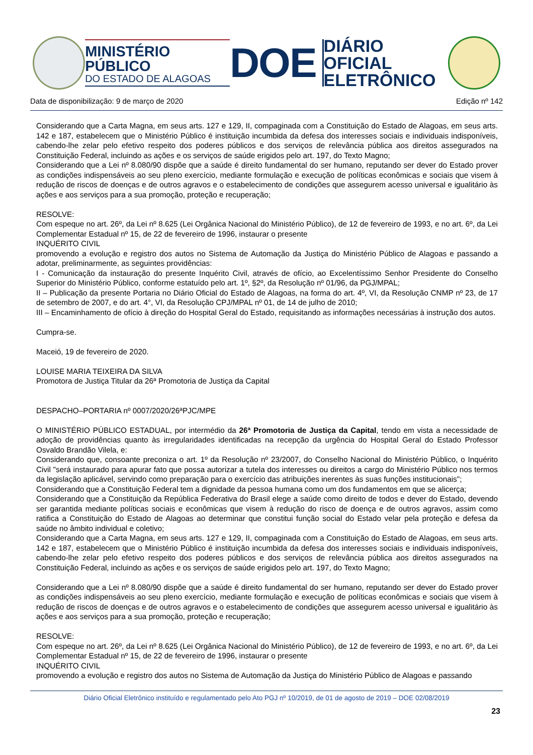MINISTÉRIO PÚBLICO
DO ESTADO DE ALAGOAS
DOE
DIÁRIO OFICIAL
ELETRÔNICO
Data de disponibilização: 9 de março de 2020 Edição nº 142
Considerando que a Carta Magna, em seus arts. 127 e 129, II, compaginada com a Constituição do Estado de Alagoas, em seus arts. 142 e 187, estabelecem que o Ministério Público é instituição incumbida da defesa dos interesses sociais e individuais indisponíveis, cabendo-lhe zelar pelo efetivo respeito dos poderes públicos e dos serviços de relevância pública aos direitos assegurados na Constituição Federal, incluindo as ações e os serviços de saúde erigidos pelo art. 197, do Texto Magno;
Considerando que a Lei nº 8.080/90 dispõe que a saúde é direito fundamental do ser humano, reputando ser dever do Estado prover as condições indispensáveis ao seu pleno exercício, mediante formulação e execução de políticas econômicas e sociais que visem à redução de riscos de doenças e de outros agravos e o estabelecimento de condições que assegurem acesso universal e igualitário às ações e aos serviços para a sua promoção, proteção e recuperação;
RESOLVE:
Com espeque no art. 26º, da Lei nº 8.625 (Lei Orgânica Nacional do Ministério Público), de 12 de fevereiro de 1993, e no art. 6º, da Lei Complementar Estadual nº 15, de 22 de fevereiro de 1996, instaurar o presente
INQUÉRITO CIVIL
promovendo a evolução e registro dos autos no Sistema de Automação da Justiça do Ministério Público de Alagoas e passando a adotar, preliminarmente, as seguintes providências:
I - Comunicação da instauração do presente Inquérito Civil, através de ofício, ao Excelentíssimo Senhor Presidente do Conselho Superior do Ministério Público, conforme estatuído pelo art. 1º, §2º, da Resolução nº 01/96, da PGJ/MPAL;
II – Publicação da presente Portaria no Diário Oficial do Estado de Alagoas, na forma do art. 4º, VI, da Resolução CNMP nº 23, de 17 de setembro de 2007, e do art. 4°, VI, da Resolução CPJ/MPAL nº 01, de 14 de julho de 2010;
III – Encaminhamento de ofício à direção do Hospital Geral do Estado, requisitando as informações necessárias à instrução dos autos.
Cumpra-se.
Maceió, 19 de fevereiro de 2020.
LOUISE MARIA TEIXEIRA DA SILVA
Promotora de Justiça Titular da 26ª Promotoria de Justiça da Capital
DESPACHO–PORTARIA nº 0007/2020/26ªPJC/MPE
O MINISTÉRIO PÚBLICO ESTADUAL, por intermédio da 26ª Promotoria de Justiça da Capital, tendo em vista a necessidade de adoção de providências quanto às irregularidades identificadas na recepção da urgência do Hospital Geral do Estado Professor Osvaldo Brandão Vilela, e:
Considerando que, consoante preconiza o art. 1º da Resolução nº 23/2007, do Conselho Nacional do Ministério Público, o Inquérito Civil "será instaurado para apurar fato que possa autorizar a tutela dos interesses ou direitos a cargo do Ministério Público nos termos da legislação aplicável, servindo como preparação para o exercício das atribuições inerentes às suas funções institucionais";
Considerando que a Constituição Federal tem a dignidade da pessoa humana como um dos fundamentos em que se alicerça;
Considerando que a Constituição da República Federativa do Brasil elege a saúde como direito de todos e dever do Estado, devendo ser garantida mediante políticas sociais e econômicas que visem à redução do risco de doença e de outros agravos, assim como ratifica a Constituição do Estado de Alagoas ao determinar que constitui função social do Estado velar pela proteção e defesa da saúde no âmbito individual e coletivo;
Considerando que a Carta Magna, em seus arts. 127 e 129, II, compaginada com a Constituição do Estado de Alagoas, em seus arts. 142 e 187, estabelecem que o Ministério Público é instituição incumbida da defesa dos interesses sociais e individuais indisponíveis, cabendo-lhe zelar pelo efetivo respeito dos poderes públicos e dos serviços de relevância pública aos direitos assegurados na Constituição Federal, incluindo as ações e os serviços de saúde erigidos pelo art. 197, do Texto Magno;
Considerando que a Lei nº 8.080/90 dispõe que a saúde é direito fundamental do ser humano, reputando ser dever do Estado prover as condições indispensáveis ao seu pleno exercício, mediante formulação e execução de políticas econômicas e sociais que visem à redução de riscos de doenças e de outros agravos e o estabelecimento de condições que assegurem acesso universal e igualitário às ações e aos serviços para a sua promoção, proteção e recuperação;
RESOLVE:
Com espeque no art. 26º, da Lei nº 8.625 (Lei Orgânica Nacional do Ministério Público), de 12 de fevereiro de 1993, e no art. 6º, da Lei Complementar Estadual nº 15, de 22 de fevereiro de 1996, instaurar o presente
INQUÉRITO CIVIL
promovendo a evolução e registro dos autos no Sistema de Automação da Justiça do Ministério Público de Alagoas e passando
Diário Oficial Eletrônico instituído e regulamentado pelo Ato PGJ nº 10/2019, de 01 de agosto de 2019 – DOE 02/08/2019
23